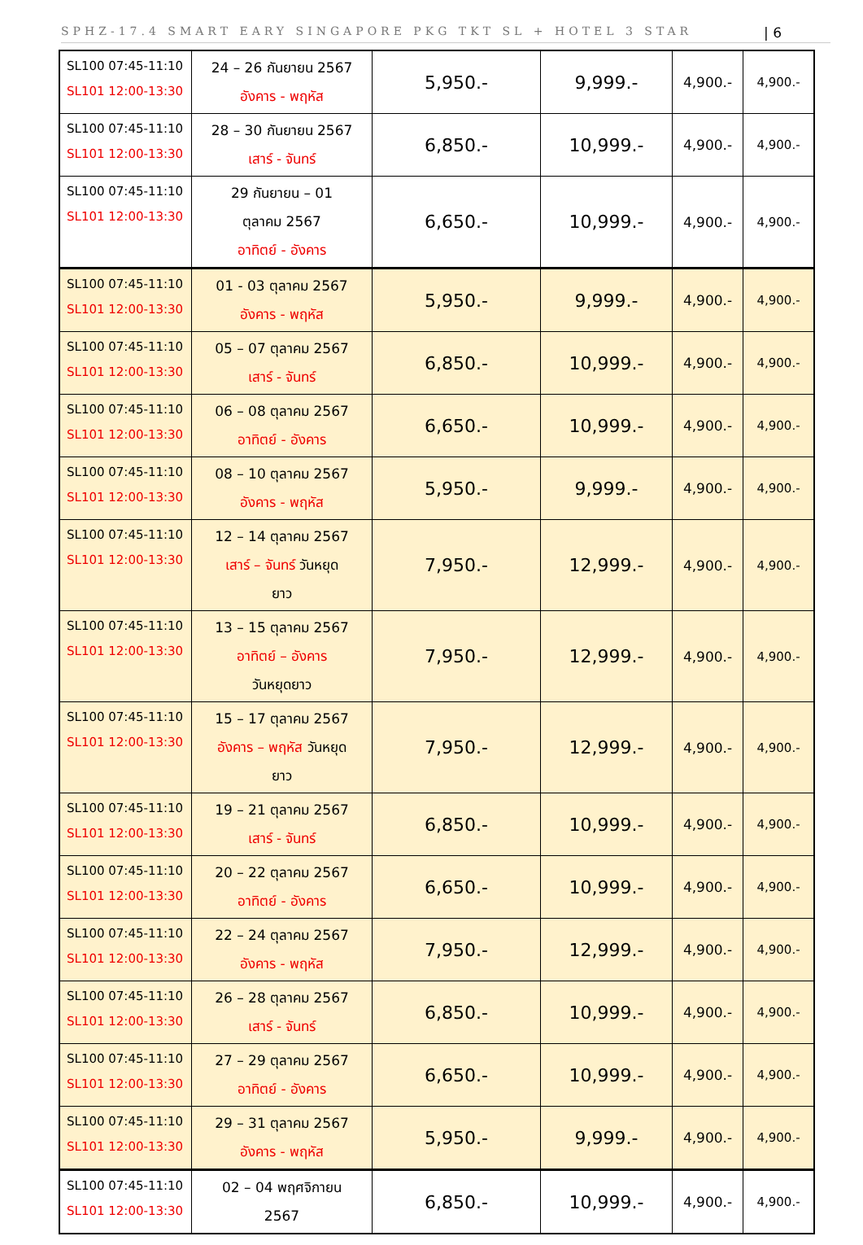SPHZ-17.4 SMART EARY SINGAPORE PKG TKT SL + HOTEL 3 STAR | 6
| SL100 07:45-11:10 SL101 12:00-13:30 | 24 – 26 กันยายน 2567 อังคาร - พฤหัส | 5,950.- | 9,999.- | 4,900.- | 4,900.- |
| SL100 07:45-11:10 SL101 12:00-13:30 | 28 – 30 กันยายน 2567 เสาร์ - จันทร์ | 6,850.- | 10,999.- | 4,900.- | 4,900.- |
| SL100 07:45-11:10 SL101 12:00-13:30 | 29 กันยายน – 01 ตุลาคม 2567 อาทิตย์ - อังคาร | 6,650.- | 10,999.- | 4,900.- | 4,900.- |
| SL100 07:45-11:10 SL101 12:00-13:30 | 01 - 03 ตุลาคม 2567 อังคาร - พฤหัส | 5,950.- | 9,999.- | 4,900.- | 4,900.- |
| SL100 07:45-11:10 SL101 12:00-13:30 | 05 – 07 ตุลาคม 2567 เสาร์ - จันทร์ | 6,850.- | 10,999.- | 4,900.- | 4,900.- |
| SL100 07:45-11:10 SL101 12:00-13:30 | 06 – 08 ตุลาคม 2567 อาทิตย์ - อังคาร | 6,650.- | 10,999.- | 4,900.- | 4,900.- |
| SL100 07:45-11:10 SL101 12:00-13:30 | 08 – 10 ตุลาคม 2567 อังคาร - พฤหัส | 5,950.- | 9,999.- | 4,900.- | 4,900.- |
| SL100 07:45-11:10 SL101 12:00-13:30 | 12 – 14 ตุลาคม 2567 เสาร์ – จันทร์ วันหยุด ยาว | 7,950.- | 12,999.- | 4,900.- | 4,900.- |
| SL100 07:45-11:10 SL101 12:00-13:30 | 13 – 15 ตุลาคม 2567 อาทิตย์ – อังคาร วันหยุดยาว | 7,950.- | 12,999.- | 4,900.- | 4,900.- |
| SL100 07:45-11:10 SL101 12:00-13:30 | 15 – 17 ตุลาคม 2567 อังคาร – พฤหัส วันหยุด ยาว | 7,950.- | 12,999.- | 4,900.- | 4,900.- |
| SL100 07:45-11:10 SL101 12:00-13:30 | 19 – 21 ตุลาคม 2567 เสาร์ - จันทร์ | 6,850.- | 10,999.- | 4,900.- | 4,900.- |
| SL100 07:45-11:10 SL101 12:00-13:30 | 20 – 22 ตุลาคม 2567 อาทิตย์ - อังคาร | 6,650.- | 10,999.- | 4,900.- | 4,900.- |
| SL100 07:45-11:10 SL101 12:00-13:30 | 22 – 24 ตุลาคม 2567 อังคาร - พฤหัส | 7,950.- | 12,999.- | 4,900.- | 4,900.- |
| SL100 07:45-11:10 SL101 12:00-13:30 | 26 – 28 ตุลาคม 2567 เสาร์ - จันทร์ | 6,850.- | 10,999.- | 4,900.- | 4,900.- |
| SL100 07:45-11:10 SL101 12:00-13:30 | 27 – 29 ตุลาคม 2567 อาทิตย์ - อังคาร | 6,650.- | 10,999.- | 4,900.- | 4,900.- |
| SL100 07:45-11:10 SL101 12:00-13:30 | 29 – 31 ตุลาคม 2567 อังคาร - พฤหัส | 5,950.- | 9,999.- | 4,900.- | 4,900.- |
| SL100 07:45-11:10 SL101 12:00-13:30 | 02 – 04 พฤศจิกายน 2567 | 6,850.- | 10,999.- | 4,900.- | 4,900.- |